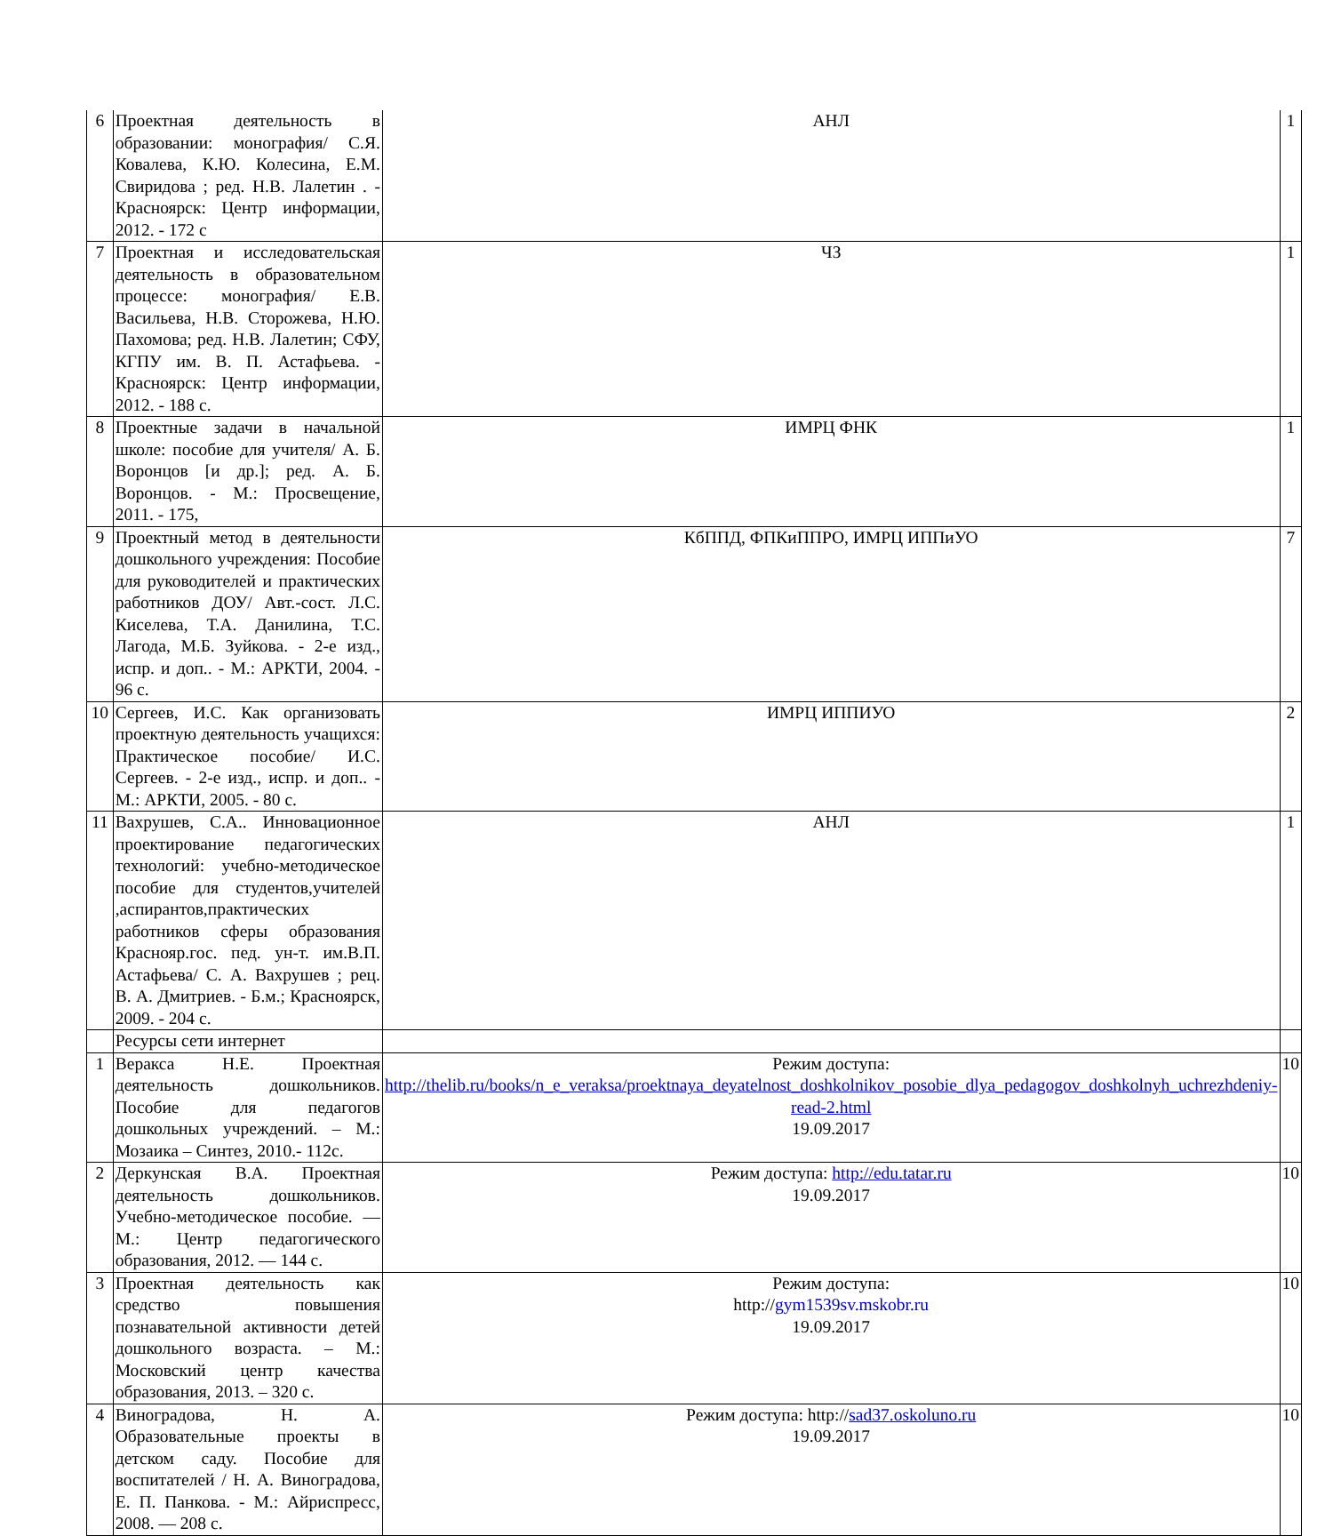| 6 | Проектная деятельность в образовании: монография/ С.Я. Ковалева, К.Ю. Колесина, Е.М. Свиридова ; ред. Н.В. Лалетин . - Красноярск: Центр информации, 2012. - 172 с | АНЛ | 1 |
| 7 | Проектная и исследовательская деятельность в образовательном процессе: монография/ Е.В. Васильева, Н.В. Сторожева, Н.Ю. Пахомова; ред. Н.В. Лалетин; СФУ, КГПУ им. В. П. Астафьева. - Красноярск: Центр информации, 2012. - 188 с. | ЧЗ | 1 |
| 8 | Проектные задачи в начальной школе: пособие для учителя/ А. Б. Воронцов [и др.]; ред. А. Б. Воронцов. - М.: Просвещение, 2011. - 175, | ИМРЦ ФНК | 1 |
| 9 | Проектный метод в деятельности дошкольного учреждения: Пособие для руководителей и практических работников ДОУ/ Авт.-сост. Л.С. Киселева, Т.А. Данилина, Т.С. Лагода, М.Б. Зуйкова. - 2-е изд., испр. и доп.. - М.: АРКТИ, 2004. - 96 с. | КбППД, ФПКиППРО, ИМРЦ ИППиУО | 7 |
| 10 | Сергеев, И.С. Как организовать проектную деятельность учащихся: Практическое пособие/ И.С. Сергеев. - 2-е изд., испр. и доп.. - М.: АРКТИ, 2005. - 80 с. | ИМРЦ ИППИУО | 2 |
| 11 | Вахрушев, С.А.. Инновационное проектирование педагогических технологий: учебно-методическое пособие для студентов,учителей ,аспирантов,практических работников сферы образования Краснояр.гос. пед. ун-т. им.В.П. Астафьева/ С. А. Вахрушев ; рец. В. А. Дмитриев. - Б.м.; Красноярск, 2009. - 204 с. | АНЛ | 1 |
| | Ресурсы сети интернет | | |
| 1 | Веракса Н.Е. Проектная деятельность дошкольников. Пособие для педагогов дошкольных учреждений. – М.: Мозаика – Синтез, 2010.- 112с. | Режим доступа: http://thelib.ru/books/n_e_veraksa/proektnaya_deyatelnost_doshkolnikov_posobie_dlya_pedagogov_doshkolnyh_uchrezhdeniy-read-2.html 19.09.2017 | 10 |
| 2 | Деркунская В.А. Проектная деятельность дошкольников. Учебно-методическое пособие. — М.: Центр педагогического образования, 2012. — 144 с. | Режим доступа: http://edu.tatar.ru 19.09.2017 | 10 |
| 3 | Проектная деятельность как средство повышения познавательной активности детей дошкольного возраста. – М.: Московский центр качества образования, 2013. – 320 с. | Режим доступа: http:// gym1539sv.mskobr.ru 19.09.2017 | 10 |
| 4 | Виноградова, Н. А. Образовательные проекты в детском саду. Пособие для воспитателей / Н. А. Виноградова, Е. П. Панкова. - М.: Айриспресс, 2008. — 208 с. | Режим доступа: http:// sad37.oskoluno.ru 19.09.2017 | 10 |